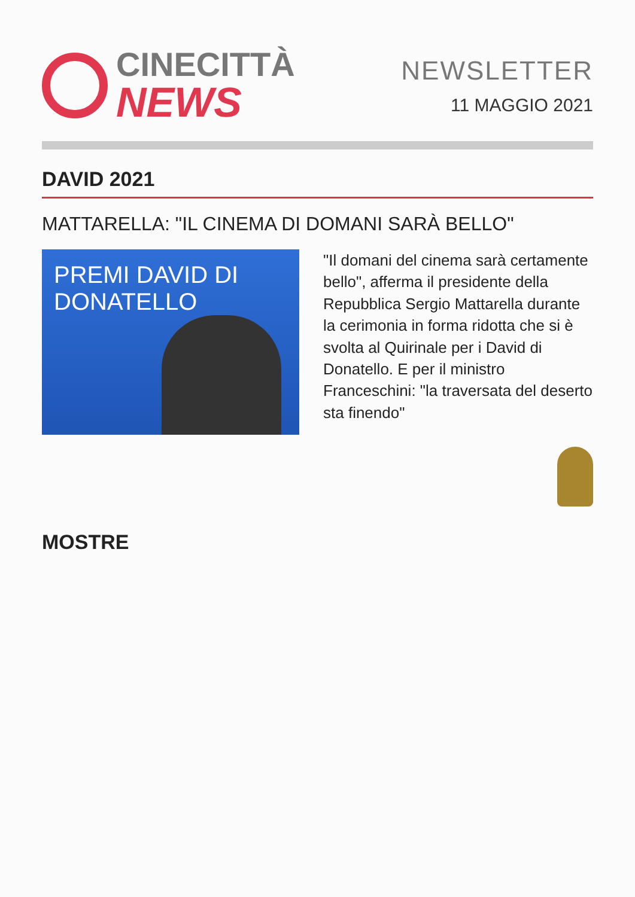CINECITTÀ
NEWS
NEWSLETTER
11 MAGGIO 2021
DAVID 2021
MATTARELLA: "IL CINEMA DI DOMANI SARÀ BELLO"
PREMI DAVID DI DONATELLO
"Il domani del cinema sarà certamente bello", afferma il presidente della Repubblica Sergio Mattarella durante la cerimonia in forma ridotta che si è svolta al Quirinale per i David di Donatello. E per il ministro Franceschini: "la traversata del deserto sta finendo"
MOSTRE